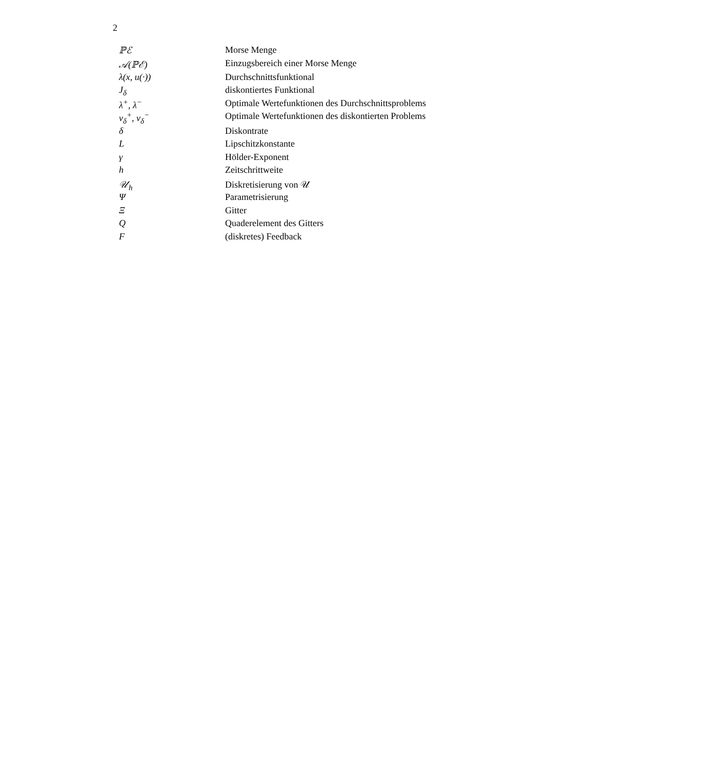2
| ℙℰ | Morse Menge |
| 𝒜(ℙℰ) | Einzugsbereich einer Morse Menge |
| λ(x, u(·)) | Durchschnittsfunktional |
| J<sub>δ</sub> | diskontiertes Funktional |
| λ<sup>+</sup>, λ<sup>−</sup> | Optimale Wertefunktionen des Durchschnittsproblems |
| v<sub>δ</sub><sup>+</sup>, v<sub>δ</sub><sup>−</sup> | Optimale Wertefunktionen des diskontierten Problems |
| δ | Diskontrate |
| L | Lipschitzkonstante |
| γ | Hölder-Exponent |
| h | Zeitschrittweite |
| 𝒰<sub>h</sub> | Diskretisierung von 𝒰 |
| Ψ | Parametrisierung |
| Ξ | Gitter |
| Q | Quaderelement des Gitters |
| F | (diskretes) Feedback |